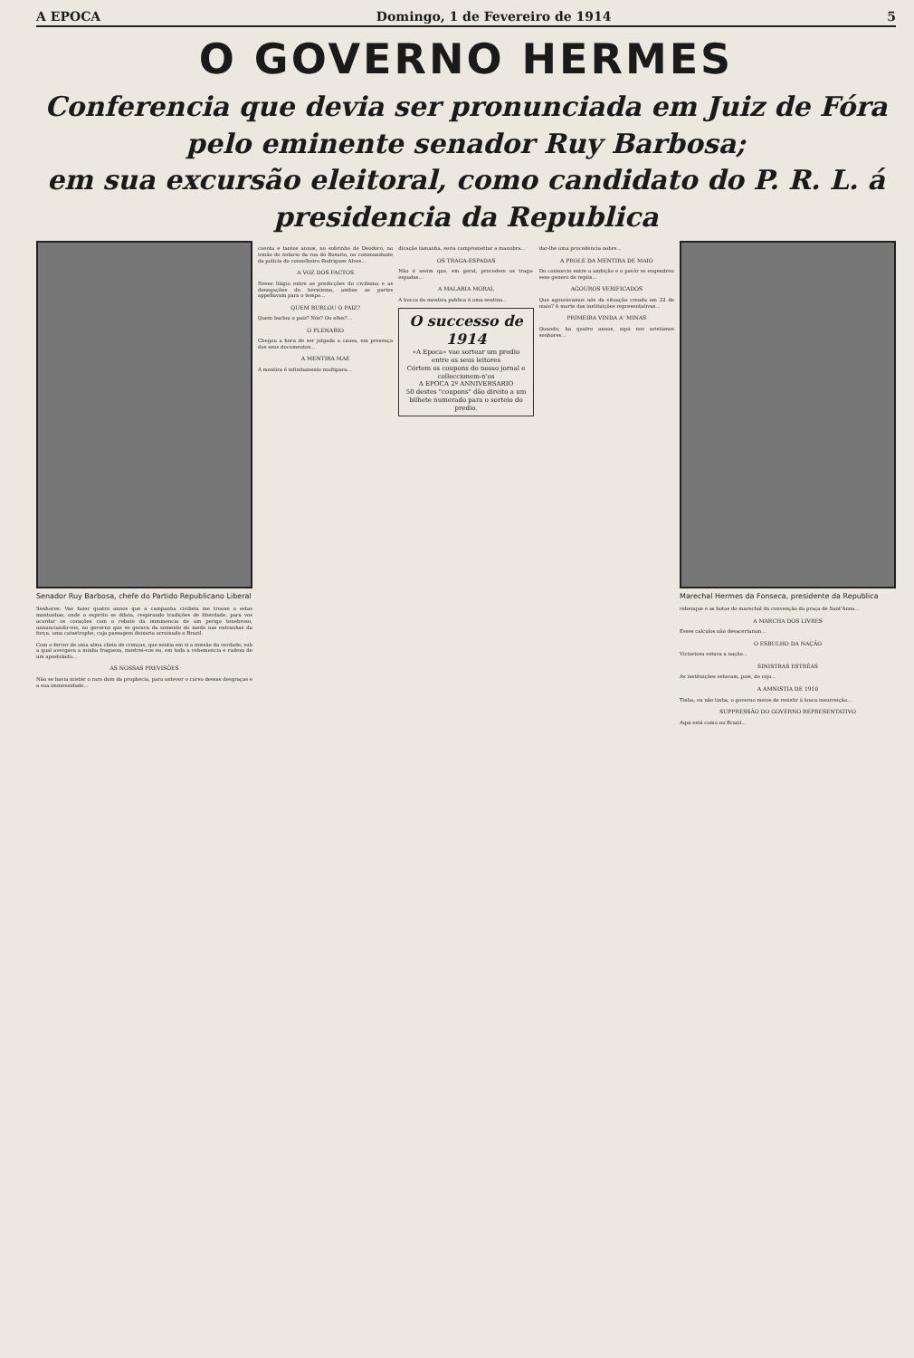A EPOCA Domingo, 1 de Fevereiro de 1914 5
O GOVERNO HERMES
Conferencia que devia ser pronunciada em Juiz de Fóra
pelo eminente senador Ruy Barbosa;
em sua excursão eleitoral, como candidato do P. R. L. á
presidencia da Republica
Senador Ruy Barbosa, chefe do Partido Republicano Liberal
Senhores: Vae fazer quatro annos que a campanha civilista me trouxe a estas montanhas, onde o espirito se dilata, respirando tradições de liberdade, para vos acordar os corações com o rebate da imminencia de um perigo tenebroso, annunciando-vos, no governo que se gerava da semente do medo nas entranhas da força, uma catastrophe, cuja passagem deixaria arruinado o Brazil.
Com o fervor de uma alma cheia de crenças, que sentia em si a missão da verdade, sob a qual avergava a minha fraqueza, mostrei-vos eu, em toda a vehemencia e rudeza de um apostolado...
AS NOSSAS PREVISÕES
Não se havia mistér o raro dom da prophecia, para antever o curso dessas desgraças e a sua immensidade...
coenta e tantos annos, no sobrinho de Deodoro, no irmão do notario da rua do Rosario, no commandante da policia do conselheiro Rodrigues Alves...
A VOZ DOS FACTOS
Nesse litigio entre as predicções do civilismo e as denegações do hermismo, ambas as partes appellavam para o tempo...
QUEM BURLOU O PAIZ?
Quem burlou o paiz? Nós? Ou elles?...
O PLENARIO
Chegou a hora de ser julgada a causa, em presença dos seus documentos...
A MENTIRA MAE
A mentira é infinitamente multipara...
dicação tamanha, seria compromettar a manobra...
OS TRAGA-ESPADAS
Não é assim que, em geral, procedem os traga-espadas...
A MALARIA MORAL
A bocca da mentira publica é uma sentina...
O successo de 1914
«A Epoca» vae sortear um predio entre os seus leitores
Córtem os coupons do nosso jornal e colleccionem-n'os
A EPOCA 2º ANNIVERSARIO
50 destes "coupons" dão direito a um bilhete numerado para o sorteio do predio.
dar-lhe uma procedencia nobre...
A PROLE DA MENTIRA DE MAIO
Do consorcio entre a ambição e o pavôr se engendrou esse genero de reptis...
AGOUROS VERIFICADOS
Que agouravamos nós da situação creada em 22 de maio? A morte das instituições representativas...
PRIMEIRA VINDA A' MINAS
Quando, ha quatro annos, aqui nos avistámos senhores...
Marechal Hermes da Fonseca, presidente da Republica
rebenque e as botas do marechal da convenção da praça de Sant'Anna...
A MARCHA DOS LIVRES
Esses calculos não desacertaram...
O ESBULHO DA NAÇÃO
Victoriosa estava a nação...
SINISTRAS ESTRÉAS
As instituições estavam, pois, de rojo...
A AMNISTIA DE 1910
Tinha, ou não tinha, o governo meios de resistir á louca insurreição...
SUPPRESSÃO DO GOVERNO REPRESENTATIVO
Aqui está como no Brazil...